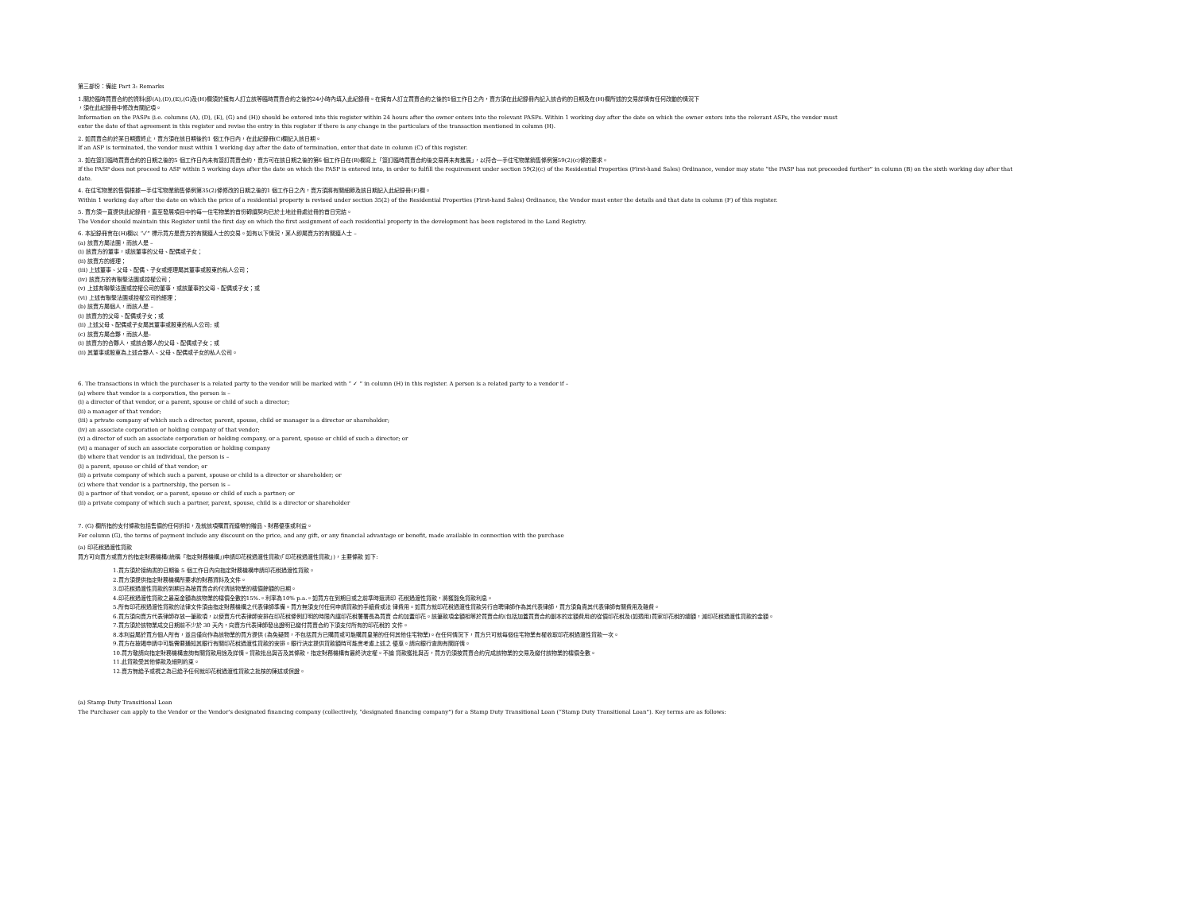第三部份：備註 Part 3: Remarks
1.關於臨時買賣合約的資料(即(A),(D),(E),(G)及(H)欄須於擁有人訂立該等臨時買賣合約之後的24小時內填入此紀錄冊。在擁有人訂立買賣合約之後的1個工作日之內，賣方須在此紀錄冊內記入該合約的日期及在(H)欄所述的交易詳情有任何改動的情況下
，須在此紀錄冊中修改有關記項。
Information on the PASPs (i.e. columns (A), (D), (E), (G) and (H)) should be entered into this register within 24 hours after the owner enters into the relevant PASPs. Within 1 working day after the date on which the owner enters into the relevant ASPs, the vendor must
enter the date of that agreement in this register and revise the entry in this register if there is any change in the particulars of the transaction mentioned in column (H).
2. 如買賣合約於某日期遭終止，賣方須在該日期後的1 個工作日內，在此紀錄冊(C)欄記入該日期。
If an ASP is terminated, the vendor must within 1 working day after the date of termination, enter that date in column (C) of this register.
3. 如在簽訂臨時買賣合約的日期之後的5 個工作日內未有簽訂買賣合約，賣方可在該日期之後的第6 個工作日在(B)欄寫上「簽訂臨時買賣合約後交易再未有進展」，以符合一手住宅物業銷售條例第59(2)(c)條的要求。
If the PASP does not proceed to ASP within 5 working days after the date on which the PASP is entered into, in order to fulfill the requirement under section 59(2)(c) of the Residential Properties (First-hand Sales) Ordinance, vendor may state “the PASP has not proceeded further” in column (B) on the sixth working day after that
date.
4. 在住宅物業的售價根據一手住宅物業銷售條例第35(2)條修改的日期之後的1 個工作日之內，賣方須將有關細節及該日期記入此紀錄冊(F)欄。
Within 1 working day after the date on which the price of a residential property is revised under section 35(2) of the Residential Properties (First-hand Sales) Ordinance, the Vendor must enter the details and that date in column (F) of this register.
5. 賣方須一直提供此紀錄冊，直至發展項目中的每一住宅物業的首份轉讓契均已於土地註冊處註冊的首日完結。
The Vendor should maintain this Register until the first day on which the first assignment of each residential property in the development has been registered in the Land Registry.
6. 本記錄冊會在(H)欄以 “✓” 標示買方是賣方的有關連人士的交易。如有以下情況，某人即屬賣方的有關連人士 –
(a) 該賣方屬法團，而該人是 –
(i) 該賣方的董事，或該董事的父母、配偶或子女；
(ii) 該賣方的經理；
(iii) 上述董事、父母、配偶、子女或經理屬其董事或股東的私人公司；
(iv) 該賣方的有聯繫法團或控權公司；
(v) 上述有聯繫法團或控權公司的董事，或該董事的父母、配偶或子女；或
(vi) 上述有聯繫法團或控權公司的經理；
(b) 該賣方屬個人，而該人是 –
(i) 該賣方的父母、配偶或子女；或
(ii) 上述父母、配偶或子女屬其董事或股東的私人公司; 或
(c) 該賣方屬合夥，而該人是–
(i) 該賣方的合夥人，或該合夥人的父母、配偶或子女；或
(ii) 其董事或股東為上述合夥人、父母、配偶或子女的私人公司。
6. The transactions in which the purchaser is a related party to the vendor will be marked with “ ✓ ” in column (H) in this register. A person is a related party to a vendor if –
(a) where that vendor is a corporation, the person is –
(i) a director of that vendor, or a parent, spouse or child of such a director;
(ii) a manager of that vendor;
(iii) a private company of which such a director, parent, spouse, child or manager is a director or shareholder;
(iv) an associate corporation or holding company of that vendor;
(v) a director of such an associate corporation or holding company, or a parent, spouse or child of such a director; or
(vi) a manager of such an associate corporation or holding company
(b) where that vendor is an individual, the person is –
(i) a parent, spouse or child of that vendor; or
(ii) a private company of which such a parent, spouse or child is a director or shareholder; or
(c) where that vendor is a partnership, the person is –
(i) a partner of that vendor, or a parent, spouse or child of such a partner; or
(ii) a private company of which such a partner, parent, spouse, child is a director or shareholder
7. (G) 欄所指的支付條款包括售價的任何折扣，及就該項購買而連帶的贈品、財務優惠或利益。
For column (G), the terms of payment include any discount on the price, and any gift, or any financial advantage or benefit, made available in connection with the purchase
(a) 印花稅過渡性貸款
買方可向賣方或賣方的指定財務機構(統稱「指定財務機構」)申請印花稅過渡性貸款(「印花稅過渡性貸款」)，主要條款 如下:
1.買方須於接納書的日期後 5 個工作日內向指定財務機構申請印花稅過渡性貸款。
2.買方須提供指定財務機構所要求的財務資料及文件。
3.印花稅過渡性貸款的到期日為按買賣合約付清該物業的樓價餘額的日期。
4.印花稅過渡性貸款之最高金額為該物業的樓價全數的15%.。利率為10% p.a.。如買方在到期日或之前準時還清印 花稅過渡性貸款，將獲豁免貸款利息。
5.所有印花稅過渡性貸款的法律文件須由指定財務機構之代表律師準備。買方無須支付任何申請貸款的手續費或法 律費用。如買方就印花稅過渡性貸款另行自聘律師作為其代表律師，買方須負責其代表律師有關費用及雜費。
6.買方須向賣方代表律師存放一筆款項，以使賣方代表律師安排在印花稅條例訂明的時限內讓印花稅署署長為買賣 合約加蓋印花。該筆款項金額相等於買賣合約(包括加蓋買賣合約副本的定額費用)的從價印花稅及(如適用)買家印花稅的總額，減印花稅過渡性貸款的金額。
7.買方須於該物業成交日期前不少於 30 天內，向賣方代表律師發出證明已繳付買賣合約下須支付所有的印花稅的 文件。
8.本利益屬於買方個人所有，並且僅向作為該物業的買方提供 (為免疑問，不包括買方已購買或可能購買皇第的任何其他住宅物業)。在任何情況下，買方只可就每個住宅物業有權收取印花稅過渡性貸款一次。
9.買方在按揭申請中可能需要通知其銀行有關印花稅過渡性貸款的安排。銀行決定提供貸款額時可能會考慮上述之 優惠。請向銀行查詢有關詳情。
10.買方敬請向指定財務機構查詢有關貸款用途及詳情。貸款批出與否及其條款，指定財務機構有最終決定權。不論 貸款獲批與否，買方仍須按買賣合約完成該物業的交易及繳付該物業的樓價全數。
11.此貸款受其他條款及細則約束。
12.賣方無給予或視之為已給予任何就印花稅過渡性貸款之批核的陳述或保證。
(a) Stamp Duty Transitional Loan
The Purchaser can apply to the Vendor or the Vendor’s designated financing company (collectively, “designated financing company”) for a Stamp Duty Transitional Loan (“Stamp Duty Transitional Loan”). Key terms are as follows: